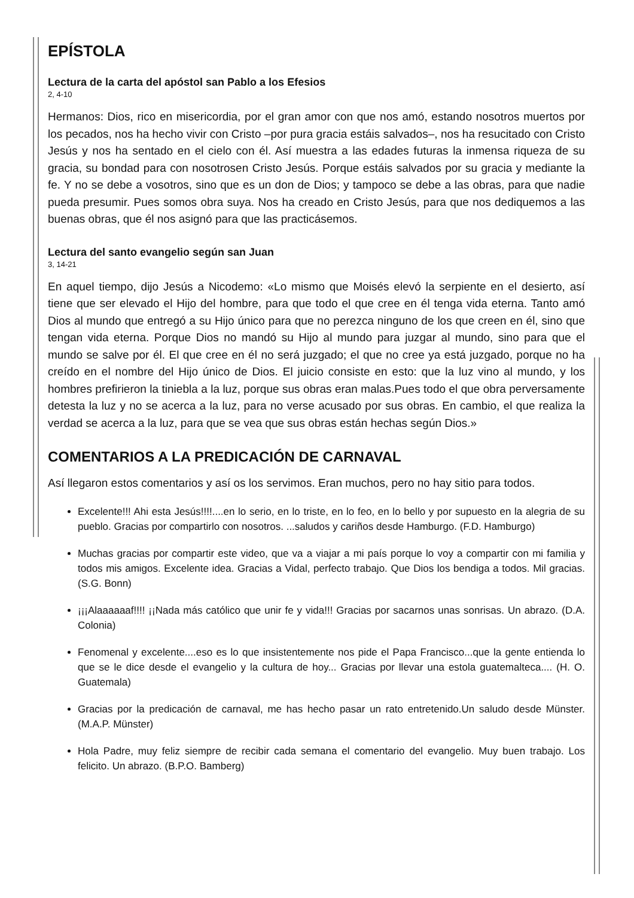EPÍSTOLA
Lectura de la carta del apóstol san Pablo a los Efesios
2, 4-10
Hermanos: Dios, rico en misericordia, por el gran amor con que nos amó, estando nosotros muertos por los pecados, nos ha hecho vivir con Cristo –por pura gracia estáis salvados–, nos ha resucitado con Cristo Jesús y nos ha sentado en el cielo con él. Así muestra a las edades futuras la inmensa riqueza de su gracia, su bondad para con nosotrosen Cristo Jesús. Porque estáis salvados por su gracia y mediante la fe. Y no se debe a vosotros, sino que es un don de Dios; y tampoco se debe a las obras, para que nadie pueda presumir. Pues somos obra suya. Nos ha creado en Cristo Jesús, para que nos dediquemos a las buenas obras, que él nos asignó para que las practicásemos.
Lectura del santo evangelio según san Juan
3, 14-21
En aquel tiempo, dijo Jesús a Nicodemo: «Lo mismo que Moisés elevó la serpiente en el desierto, así tiene que ser elevado el Hijo del hombre, para que todo el que cree en él tenga vida eterna. Tanto amó Dios al mundo que entregó a su Hijo único para que no perezca ninguno de los que creen en él, sino que tengan vida eterna. Porque Dios no mandó su Hijo al mundo para juzgar al mundo, sino para que el mundo se salve por él. El que cree en él no será juzgado; el que no cree ya está juzgado, porque no ha creído en el nombre del Hijo único de Dios. El juicio consiste en esto: que la luz vino al mundo, y los hombres prefirieron la tiniebla a la luz, porque sus obras eran malas.Pues todo el que obra perversamente detesta la luz y no se acerca a la luz, para no verse acusado por sus obras. En cambio, el que realiza la verdad se acerca a la luz, para que se vea que sus obras están hechas según Dios.»
COMENTARIOS A LA PREDICACIÓN DE CARNAVAL
Así llegaron estos comentarios y así os los servimos. Eran muchos, pero no hay sitio para todos.
Excelente!!! Ahi esta Jesús!!!!....en lo serio, en lo triste, en lo feo, en lo bello y por supuesto en la alegria de su pueblo. Gracias por compartirlo con nosotros. ...saludos y cariños desde Hamburgo. (F.D. Hamburgo)
Muchas gracias por compartir este video, que va a viajar a mi país porque lo voy a compartir con mi familia y todos mis amigos. Excelente idea. Gracias a Vidal, perfecto trabajo. Que Dios los bendiga a todos. Mil gracias. (S.G. Bonn)
¡¡¡Alaaaaaaf!!!! ¡¡Nada más católico que unir fe y vida!!! Gracias por sacarnos unas sonrisas. Un abrazo. (D.A. Colonia)
Fenomenal y excelente....eso es lo que insistentemente nos pide el Papa Francisco...que la gente entienda lo que se le dice desde el evangelio y la cultura de hoy... Gracias por llevar una estola guatemalteca.... (H. O. Guatemala)
Gracias por la predicación de carnaval, me has hecho pasar un rato entretenido.Un saludo desde Münster. (M.A.P. Münster)
Hola Padre, muy feliz siempre de recibir cada semana el comentario del evangelio. Muy buen trabajo. Los felicito. Un abrazo. (B.P.O. Bamberg)